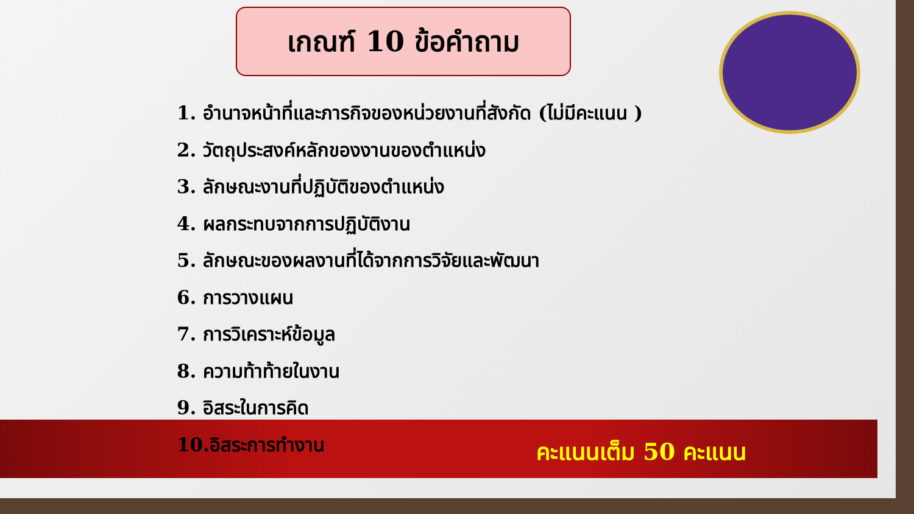เกณฑ์ 10 ข้อคำถาม
1. อำนาจหน้าที่และภารกิจของหน่วยงานที่สังกัด (ไม่มีคะแนน )
2. วัตถุประสงค์หลักของงานของตำแหน่ง
3. ลักษณะงานที่ปฏิบัติของตำแหน่ง
4. ผลกระทบจากการปฏิบัติงาน
5. ลักษณะของผลงานที่ได้จากการวิจัยและพัฒนา
6. การวางแผน
7. การวิเคราะห์ข้อมูล
8. ความท้าท้ายในงาน
9. อิสระในการคิด
10.อิสระการทำงาน
คะแนนเต็ม 50 คะแนน